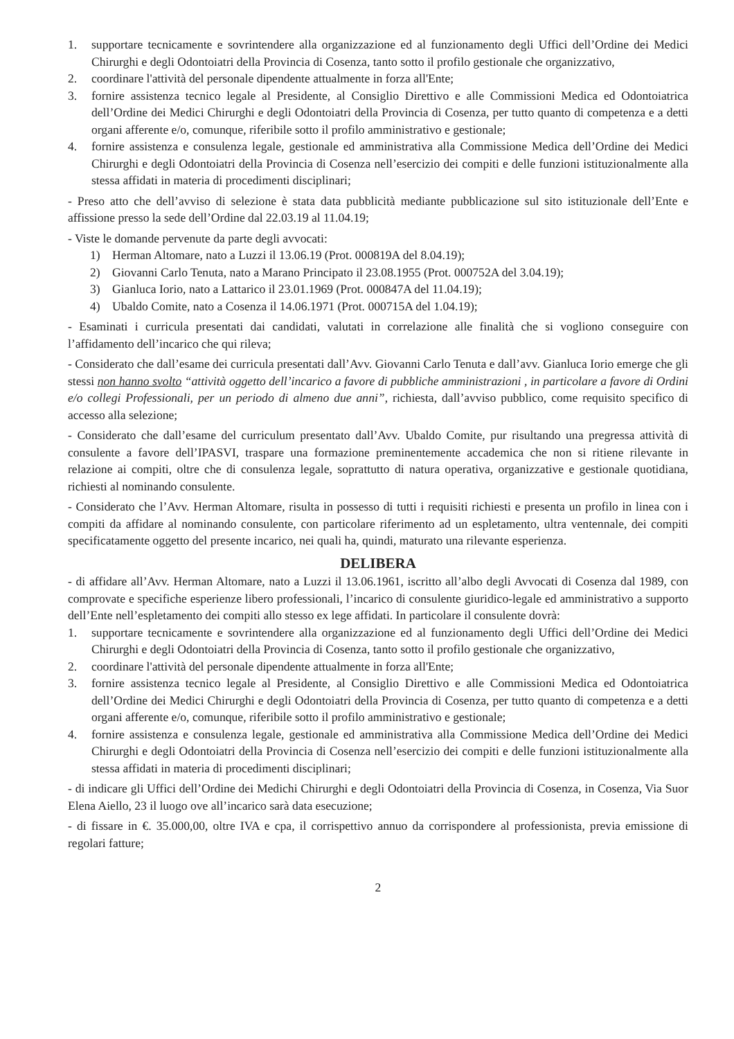1. supportare tecnicamente e sovrintendere alla organizzazione ed al funzionamento degli Uffici dell’Ordine dei Medici Chirurghi e degli Odontoiatri della Provincia di Cosenza, tanto sotto il profilo gestionale che organizzativo,
2. coordinare l'attività del personale dipendente attualmente in forza all'Ente;
3. fornire assistenza tecnico legale al Presidente, al Consiglio Direttivo e alle Commissioni Medica ed Odontoiatrica dell’Ordine dei Medici Chirurghi e degli Odontoiatri della Provincia di Cosenza, per tutto quanto di competenza e a detti organi afferente e/o, comunque, riferibile sotto il profilo amministrativo e gestionale;
4. fornire assistenza e consulenza legale, gestionale ed amministrativa alla Commissione Medica dell’Ordine dei Medici Chirurghi e degli Odontoiatri della Provincia di Cosenza nell’esercizio dei compiti e delle funzioni istituzionalmente alla stessa affidati in materia di procedimenti disciplinari;
- Preso atto che dell’avviso di selezione è stata data pubblicità mediante pubblicazione sul sito istituzionale dell’Ente e affissione presso la sede dell’Ordine dal 22.03.19 al 11.04.19;
- Viste le domande pervenute da parte degli avvocati:
1) Herman Altomare, nato a Luzzi il 13.06.19 (Prot. 000819A del 8.04.19);
2) Giovanni Carlo Tenuta, nato a Marano Principato il 23.08.1955 (Prot. 000752A del 3.04.19);
3) Gianluca Iorio, nato a Lattarico il 23.01.1969 (Prot. 000847A del 11.04.19);
4) Ubaldo Comite, nato a Cosenza il 14.06.1971 (Prot. 000715A del 1.04.19);
- Esaminati i curricula presentati dai candidati, valutati in correlazione alle finalità che si vogliono conseguire con l’affidamento dell’incarico che qui rileva;
- Considerato che dall’esame dei curricula presentati dall’Avv. Giovanni Carlo Tenuta e dall’avv. Gianluca Iorio emerge che gli stessi non hanno svolto “attività oggetto dell’incarico a favore di pubbliche amministrazioni , in particolare a favore di Ordini e/o collegi Professionali, per un periodo di almeno due anni”, richiesta, dall’avviso pubblico, come requisito specifico di accesso alla selezione;
- Considerato che dall’esame del curriculum presentato dall’Avv. Ubaldo Comite, pur risultando una pregressa attività di consulente a favore dell’IPASVI, traspare una formazione preminentemente accademica che non si ritiene rilevante in relazione ai compiti, oltre che di consulenza legale, soprattutto di natura operativa, organizzative e gestionale quotidiana, richiesti al nominando consulente.
- Considerato che l’Avv. Herman Altomare, risulta in possesso di tutti i requisiti richiesti e presenta un profilo in linea con i compiti da affidare al nominando consulente, con particolare riferimento ad un espletamento, ultra ventennale, dei compiti specificatamente oggetto del presente incarico, nei quali ha, quindi, maturato una rilevante esperienza.
DELIBERA
- di affidare all’Avv. Herman Altomare, nato a Luzzi il 13.06.1961, iscritto all’albo degli Avvocati di Cosenza dal 1989, con comprovate e specifiche esperienze libero professionali, l’incarico di consulente giuridico-legale ed amministrativo a supporto dell’Ente nell’espletamento dei compiti allo stesso ex lege affidati. In particolare il consulente dovrà:
1. supportare tecnicamente e sovrintendere alla organizzazione ed al funzionamento degli Uffici dell’Ordine dei Medici Chirurghi e degli Odontoiatri della Provincia di Cosenza, tanto sotto il profilo gestionale che organizzativo,
2. coordinare l'attività del personale dipendente attualmente in forza all'Ente;
3. fornire assistenza tecnico legale al Presidente, al Consiglio Direttivo e alle Commissioni Medica ed Odontoiatrica dell’Ordine dei Medici Chirurghi e degli Odontoiatri della Provincia di Cosenza, per tutto quanto di competenza e a detti organi afferente e/o, comunque, riferibile sotto il profilo amministrativo e gestionale;
4. fornire assistenza e consulenza legale, gestionale ed amministrativa alla Commissione Medica dell’Ordine dei Medici Chirurghi e degli Odontoiatri della Provincia di Cosenza nell’esercizio dei compiti e delle funzioni istituzionalmente alla stessa affidati in materia di procedimenti disciplinari;
- di indicare gli Uffici dell’Ordine dei Medichi Chirurghi e degli Odontoiatri della Provincia di Cosenza, in Cosenza, Via Suor Elena Aiello, 23 il luogo ove all’incarico sarà data esecuzione;
- di fissare in €. 35.000,00, oltre IVA e cpa, il corrispettivo annuo da corrispondere al professionista, previa emissione di regolari fatture;
2